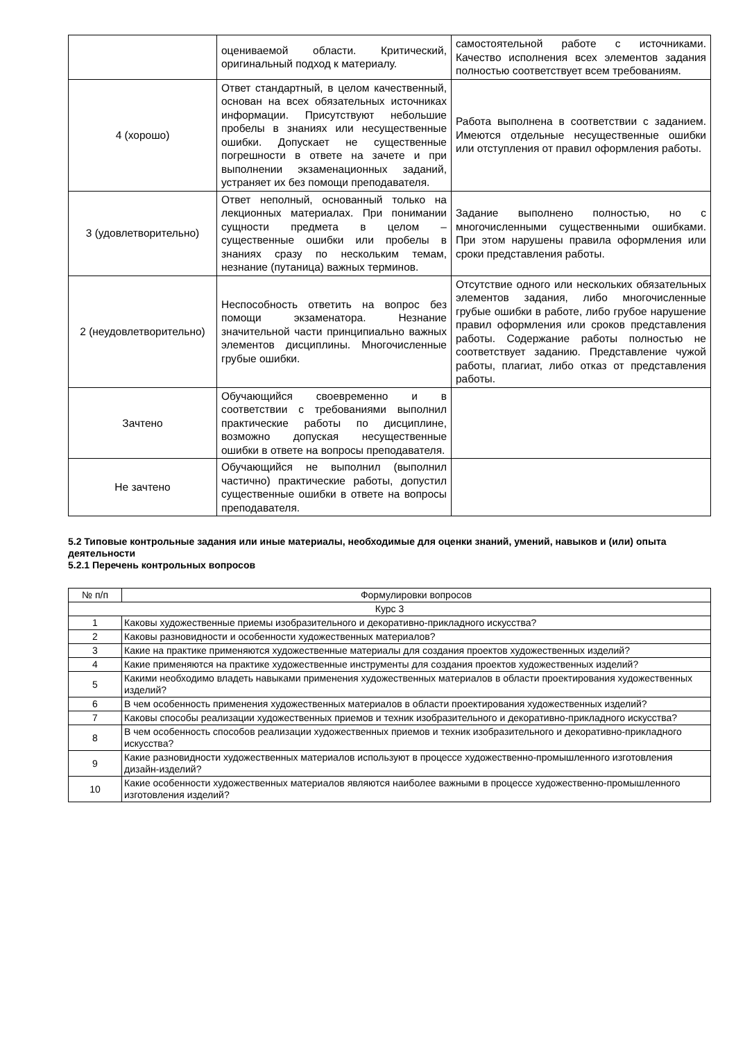| | оцениваемой области. Критический, оригинальный подход к материалу. | самостоятельной работе с источниками. Качество исполнения всех элементов задания полностью соответствует всем требованиям. |
| 4 (хорошо) | Ответ стандартный, в целом качественный, основан на всех обязательных источниках информации. Присутствуют небольшие пробелы в знаниях или несущественные ошибки. Допускает не существенные погрешности в ответе на зачете и при выполнении экзаменационных заданий, устраняет их без помощи преподавателя. | Работа выполнена в соответствии с заданием. Имеются отдельные несущественные ошибки или отступления от правил оформления работы. |
| 3 (удовлетворительно) | Ответ неполный, основанный только на лекционных материалах. При понимании сущности предмета в целом – существенные ошибки или пробелы в знаниях сразу по нескольким темам, незнание (путаница) важных терминов. | Задание выполнено полностью, но с многочисленными существенными ошибками. При этом нарушены правила оформления или сроки представления работы. |
| 2 (неудовлетворительно) | Неспособность ответить на вопрос без помощи экзаменатора. Незнание значительной части принципиально важных элементов дисциплины. Многочисленные грубые ошибки. | Отсутствие одного или нескольких обязательных элементов задания, либо многочисленные грубые ошибки в работе, либо грубое нарушение правил оформления или сроков представления работы. Содержание работы полностью не соответствует заданию. Представление чужой работы, плагиат, либо отказ от представления работы. |
| Зачтено | Обучающийся своевременно и в соответствии с требованиями выполнил практические работы по дисциплине, возможно допуская несущественные ошибки в ответе на вопросы преподавателя. | |
| Не зачтено | Обучающийся не выполнил (выполнил частично) практические работы, допустил существенные ошибки в ответе на вопросы преподавателя. | |
5.2 Типовые контрольные задания или иные материалы, необходимые для оценки знаний, умений, навыков и (или) опыта деятельности
5.2.1 Перечень контрольных вопросов
| № п/п | Формулировки вопросов |
| --- | --- |
| Курс 3 | |
| 1 | Каковы художественные приемы изобразительного и декоративно-прикладного искусства? |
| 2 | Каковы разновидности и особенности художественных материалов? |
| 3 | Какие на практике применяются художественные материалы для создания проектов художественных изделий? |
| 4 | Какие применяются на практике художественные инструменты для создания проектов художественных изделий? |
| 5 | Какими необходимо владеть навыками применения художественных материалов в области проектирования художественных изделий? |
| 6 | В чем особенность применения художественных материалов в области проектирования художественных изделий? |
| 7 | Каковы способы реализации художественных приемов и техник изобразительного и декоративно-прикладного искусства? |
| 8 | В чем особенность способов реализации художественных приемов и техник изобразительного и декоративно-прикладного искусства? |
| 9 | Какие разновидности художественных материалов используют в процессе художественно-промышленного изготовления дизайн-изделий? |
| 10 | Какие особенности художественных материалов являются наиболее важными в процессе художественно-промышленного изготовления изделий? |